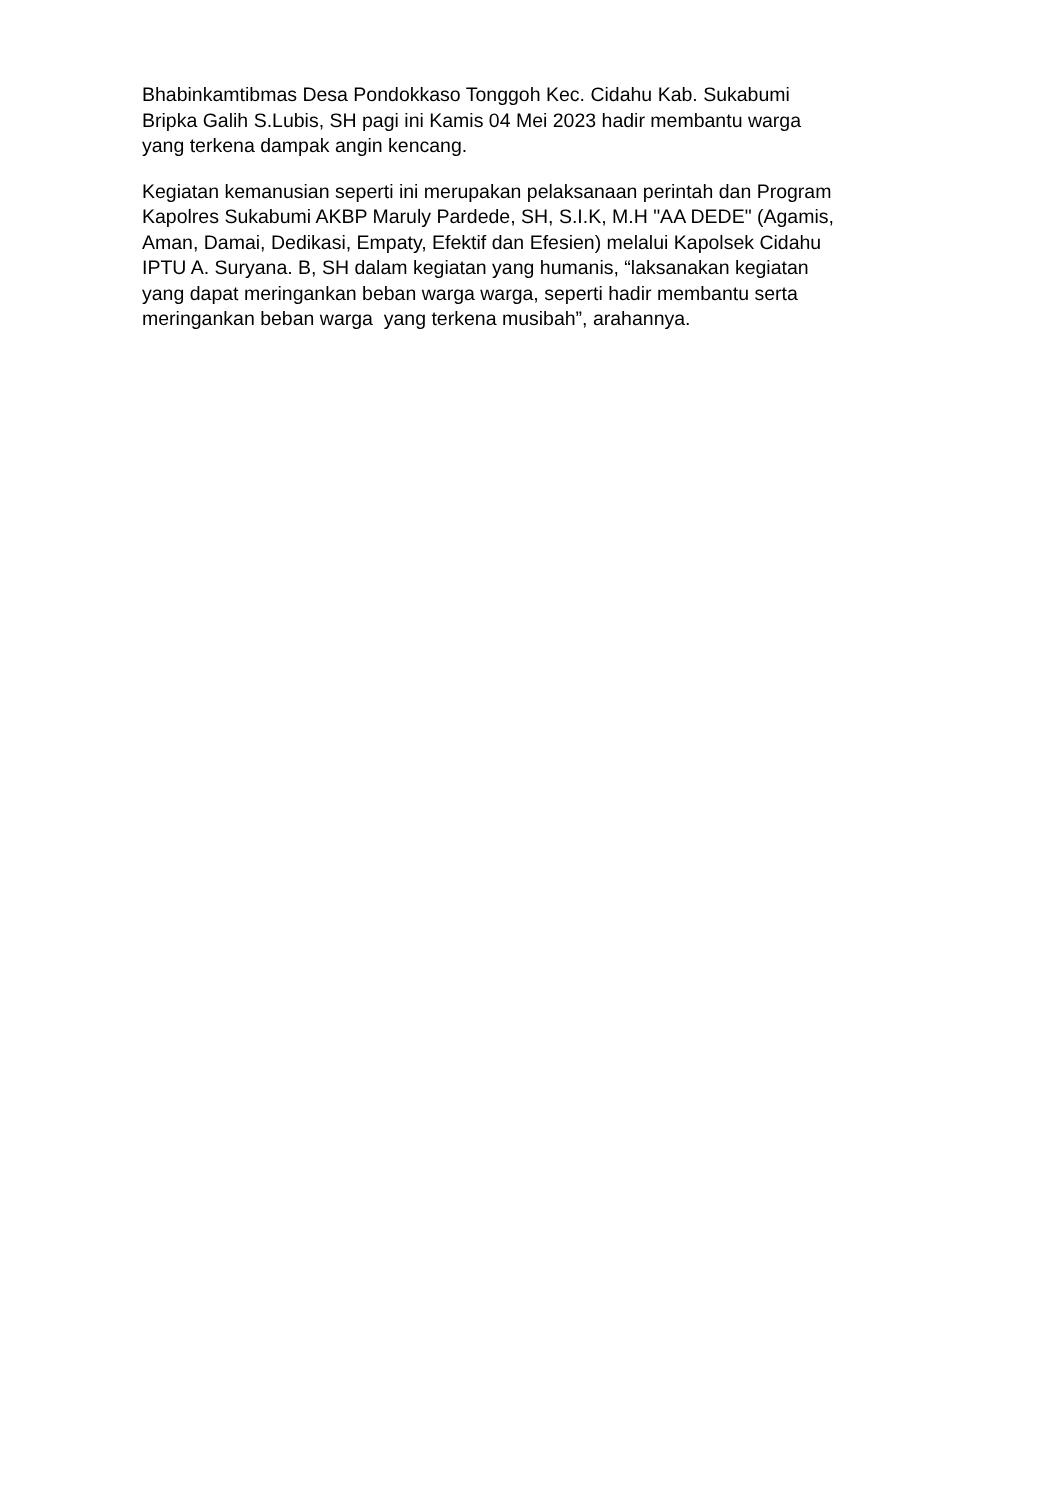Bhabinkamtibmas Desa Pondokkaso Tonggoh Kec. Cidahu Kab. Sukabumi
Bripka Galih S.Lubis, SH pagi ini Kamis 04 Mei 2023 hadir membantu warga
yang terkena dampak angin kencang.
Kegiatan kemanusian seperti ini merupakan pelaksanaan perintah dan Program
Kapolres Sukabumi AKBP Maruly Pardede, SH, S.I.K, M.H "AA DEDE" (Agamis,
Aman, Damai, Dedikasi, Empaty, Efektif dan Efesien) melalui Kapolsek Cidahu
IPTU A. Suryana. B, SH dalam kegiatan yang humanis, “laksanakan kegiatan
yang dapat meringankan beban warga warga, seperti hadir membantu serta
meringankan beban warga yang terkena musibah”, arahannya.